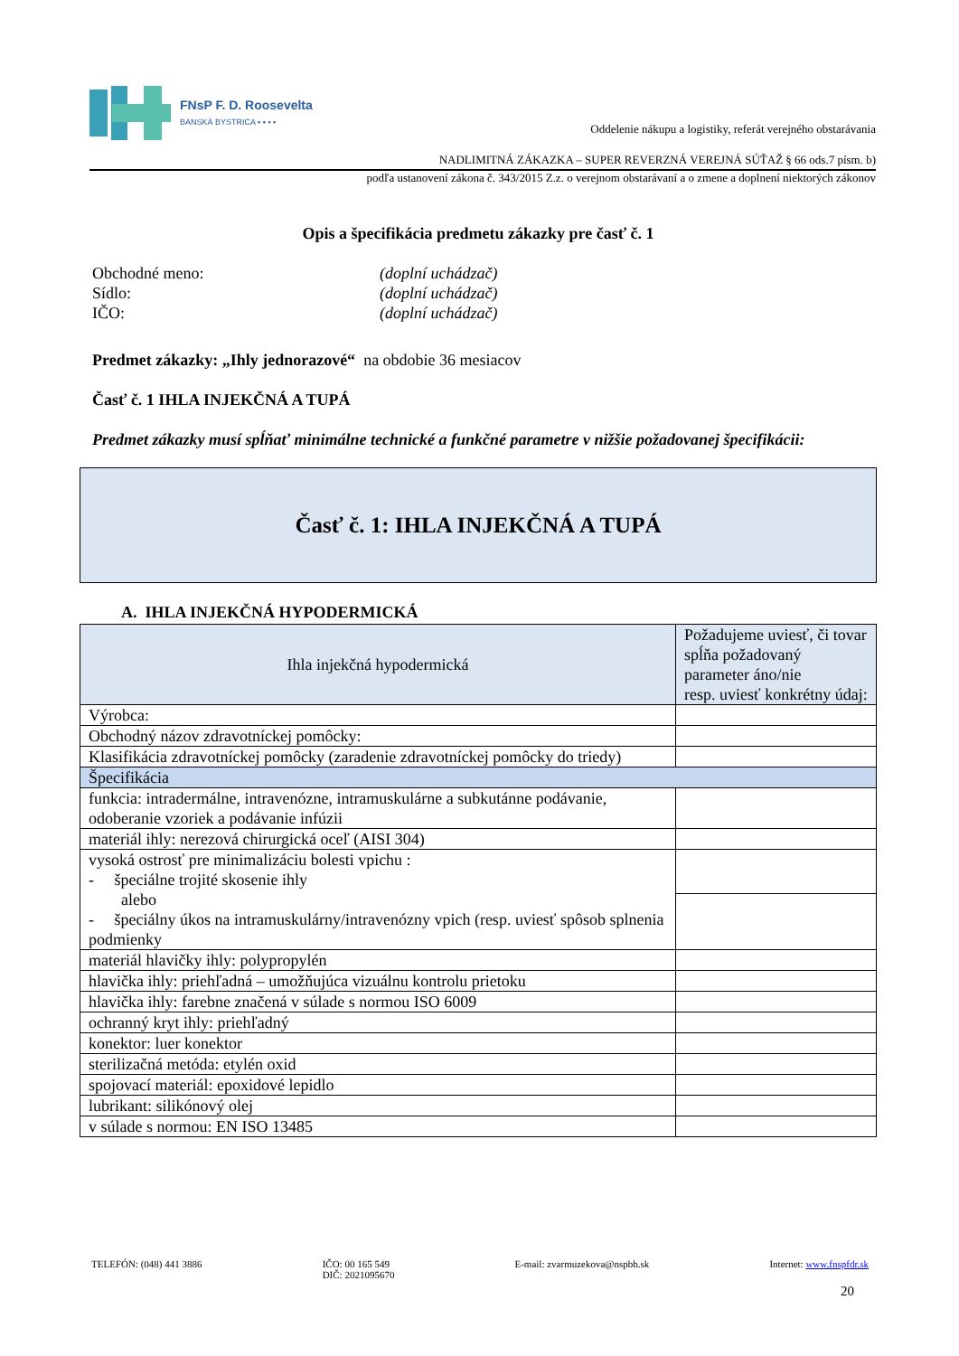FNsP F. D. Roosevelta
BANSKÁ BYSTRICA ▪ ▪ ▪ ▪
Oddelenie nákupu a logistiky, referát verejného obstarávania
NADLIMITNÁ ZÁKAZKA – SUPER REVERZNÁ VEREJNÁ SÚŤAŽ § 66 ods.7 písm. b)
podľa ustanovení zákona č. 343/2015 Z.z. o verejnom obstarávaní a o zmene a doplnení niektorých zákonov
Opis a špecifikácia predmetu zákazky pre časť č. 1
Obchodné meno: (doplní uchádzač)
Sídlo: (doplní uchádzač)
IČO: (doplní uchádzač)
Predmet zákazky: „Ihly jednorazové“ na obdobie 36 mesiacov
Časť č. 1 IHLA INJEKČNÁ A TUPÁ
Predmet zákazky musí spĺňať minimálne technické a funkčné parametre v nižšie požadovanej špecifikácii:
Časť č. 1: IHLA INJEKČNÁ A TUPÁ
A. IHLA INJEKČNÁ HYPODERMICKÁ
| Ihla injekčná hypodermická | Požadujeme uviesť, či tovar spĺňa požadovaný parameter áno/nie resp. uviesť konkrétny údaj: |
| Výrobca: | |
| Obchodný názov zdravotníckej pomôcky: | |
| Klasifikácia zdravotníckej pomôcky (zaradenie zdravotníckej pomôcky do triedy) | |
| Špecifikácia | |
| funkcia: intradermálne, intravenózne, intramuskulárne a subkutánne podávanie, odoberanie vzoriek a podávanie infúzii | |
| materiál ihly: nerezová chirurgická oceľ (AISI 304) | |
| vysoká ostrosť pre minimalizáciu bolesti vpichu : - špeciálne trojité skosenie ihly alebo - špeciálny úkos na intramuskulárny/intravenózny vpich (resp. uviesť spôsob splnenia podmienky | |
| materiál hlavičky ihly: polypropylén | |
| hlavička ihly: priehľadná – umožňujúca vizuálnu kontrolu prietoku | |
| hlavička ihly: farebne značená v súlade s normou ISO 6009 | |
| ochranný kryt ihly: priehľadný | |
| konektor: luer konektor | |
| sterilizačná metóda: etylén oxid | |
| spojovací materiál: epoxidové lepidlo | |
| lubrikant: silikónový olej | |
| v súlade s normou: EN ISO 13485 | |
TELEFÓN: (048) 441 3886 IČO: 00 165 549
DIČ: 2021095670 E-mail: zvarmuzekova@nspbb.sk Internet: www.fnspfdr.sk
20